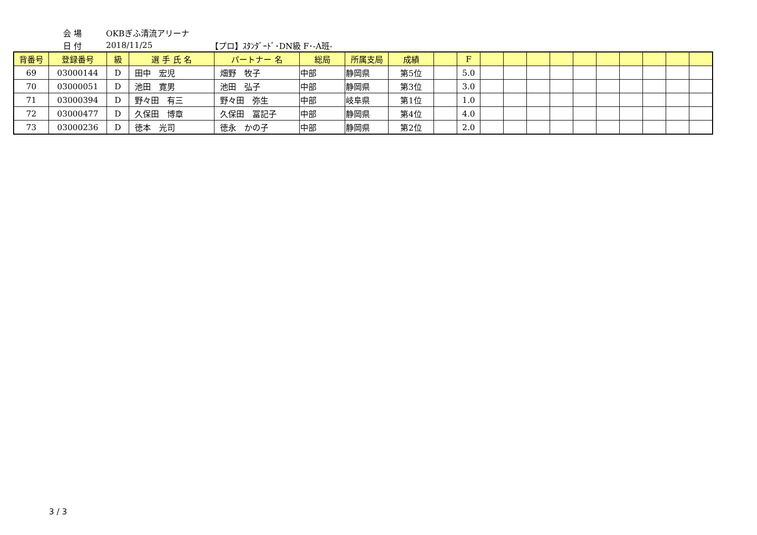会 場 OKBぎふ清流アリーナ
日 付 2018/11/25 【プロ】ｽﾀﾝﾀﾞｰﾄﾞ･DN級 F･-A班-
| 背番号 | 登録番号 | 級 | 選 手 氏 名 | パートナー 名 | 総局 | 所属支局 | 成績 | | F | | | | | | | | | | |
| --- | --- | --- | --- | --- | --- | --- | --- | --- | --- | --- | --- | --- | --- | --- | --- | --- | --- | --- | --- |
| 69 | 03000144 | D | 田中 宏児 | 畑野 牧子 | 中部 | 静岡県 | 第5位 | | 5.0 | | | | | | | | | | |
| 70 | 03000051 | D | 池田 寛男 | 池田 弘子 | 中部 | 静岡県 | 第3位 | | 3.0 | | | | | | | | | | |
| 71 | 03000394 | D | 野々田 有三 | 野々田 弥生 | 中部 | 岐阜県 | 第1位 | | 1.0 | | | | | | | | | | |
| 72 | 03000477 | D | 久保田 博章 | 久保田 冨記子 | 中部 | 静岡県 | 第4位 | | 4.0 | | | | | | | | | | |
| 73 | 03000236 | D | 徳本 光司 | 徳永 かの子 | 中部 | 静岡県 | 第2位 | | 2.0 | | | | | | | | | | |
3 / 3